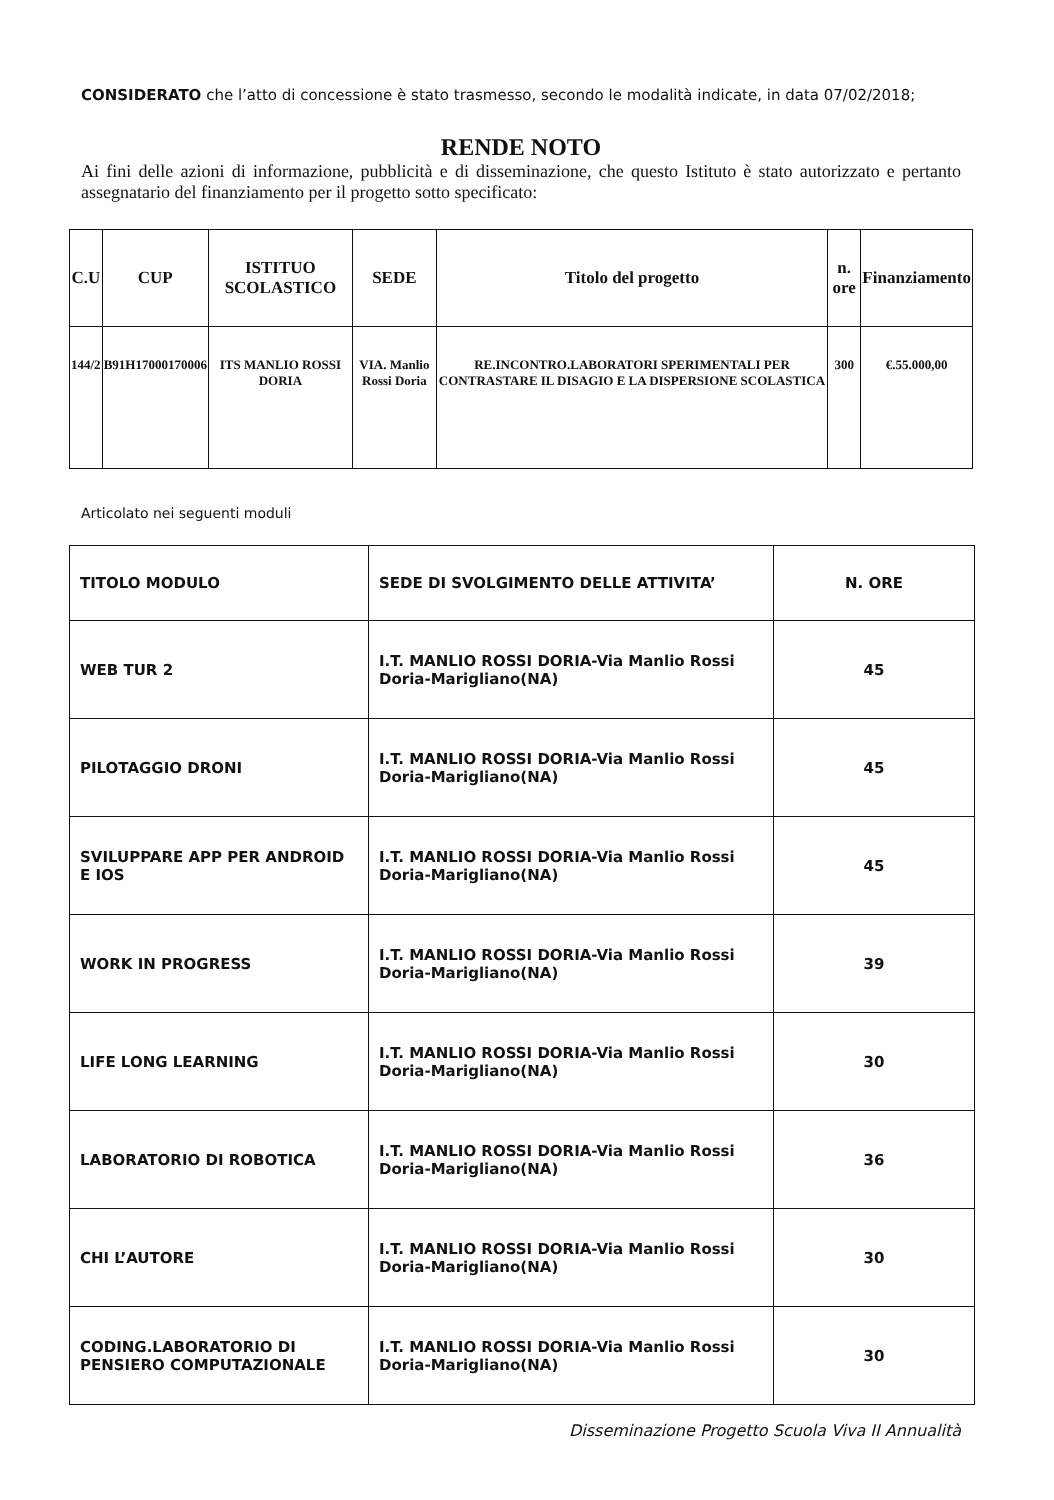CONSIDERATO che l’atto di concessione è stato trasmesso, secondo le modalità indicate, in data 07/02/2018;
RENDE NOTO
Ai fini delle azioni di informazione, pubblicità e di disseminazione, che questo Istituto è stato autorizzato e pertanto assegnatario del finanziamento per il progetto sotto specificato:
| C.U | CUP | ISTITUO SCOLASTICO | SEDE | Titolo del progetto | n. ore | Finanziamento |
| --- | --- | --- | --- | --- | --- | --- |
| 144/2 | B91H17000170006 | ITS MANLIO ROSSI DORIA | VIA. Manlio Rossi Doria | RE.INCONTRO.LABORATORI SPERIMENTALI PER CONTRASTARE IL DISAGIO E LA DISPERSIONE SCOLASTICA | 300 | €.55.000,00 |
Articolato nei seguenti moduli
| TITOLO MODULO | SEDE DI SVOLGIMENTO DELLE ATTIVITA’ | N. ORE |
| --- | --- | --- |
| WEB TUR 2 | I.T. MANLIO ROSSI DORIA-Via Manlio Rossi Doria-Marigliano(NA) | 45 |
| PILOTAGGIO DRONI | I.T. MANLIO ROSSI DORIA-Via Manlio Rossi Doria-Marigliano(NA) | 45 |
| SVILUPPARE APP PER ANDROID E IOS | I.T. MANLIO ROSSI DORIA-Via Manlio Rossi Doria-Marigliano(NA) | 45 |
| WORK IN PROGRESS | I.T. MANLIO ROSSI DORIA-Via Manlio Rossi Doria-Marigliano(NA) | 39 |
| LIFE LONG LEARNING | I.T. MANLIO ROSSI DORIA-Via Manlio Rossi Doria-Marigliano(NA) | 30 |
| LABORATORIO DI ROBOTICA | I.T. MANLIO ROSSI DORIA-Via Manlio Rossi Doria-Marigliano(NA) | 36 |
| CHI L’AUTORE | I.T. MANLIO ROSSI DORIA-Via Manlio Rossi Doria-Marigliano(NA) | 30 |
| CODING.LABORATORIO DI PENSIERO COMPUTAZIONALE | I.T. MANLIO ROSSI DORIA-Via Manlio Rossi Doria-Marigliano(NA) | 30 |
Disseminazione Progetto Scuola Viva II Annualità